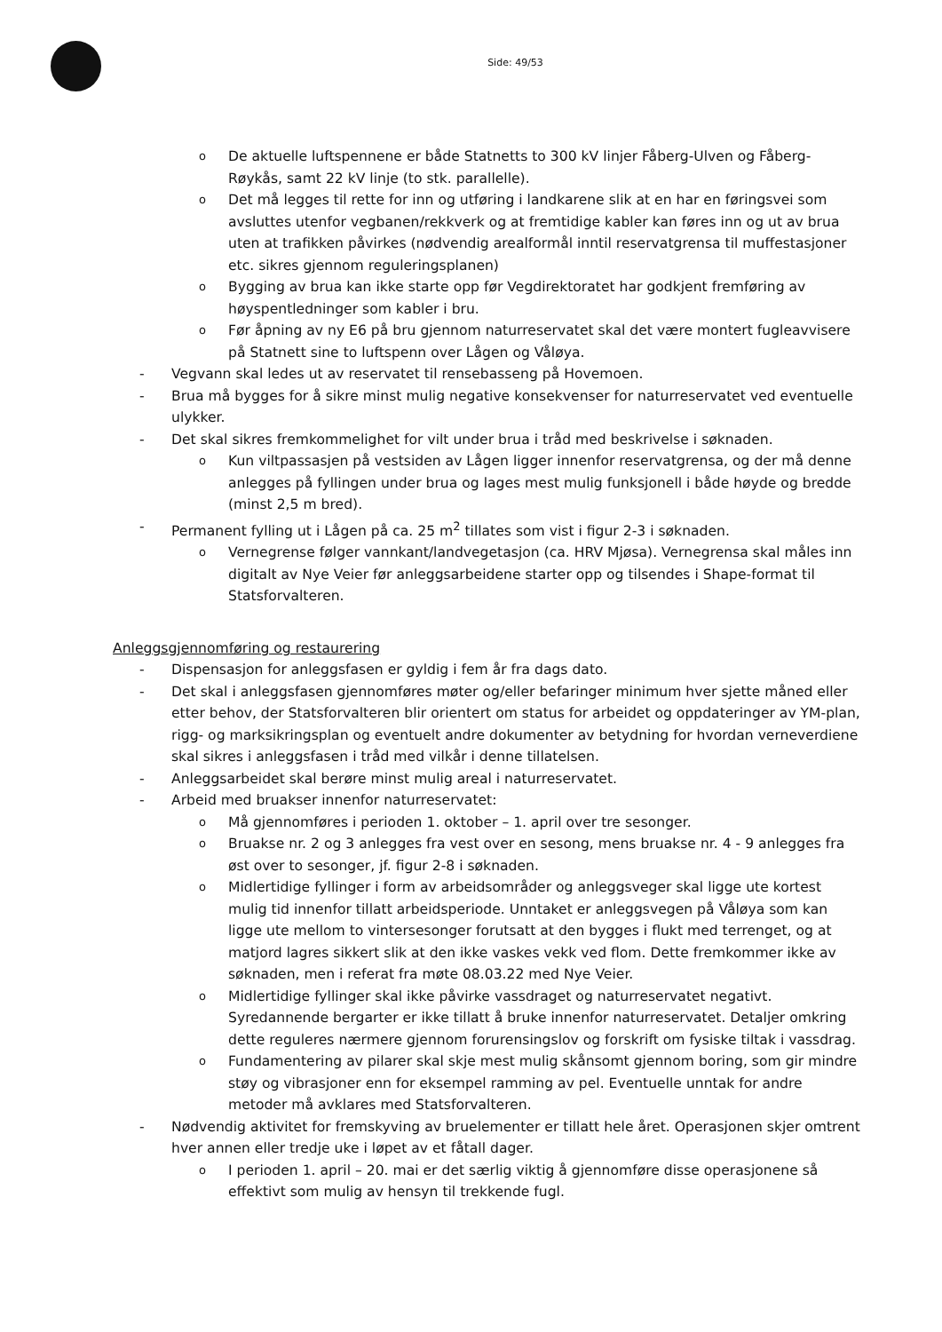Side: 49/53
o De aktuelle luftspennene er både Statnetts to 300 kV linjer Fåberg-Ulven og Fåberg-Røykås, samt 22 kV linje (to stk. parallelle).
o Det må legges til rette for inn og utføring i landkarene slik at en har en føringsvei som avsluttes utenfor vegbanen/rekkverk og at fremtidige kabler kan føres inn og ut av brua uten at trafikken påvirkes (nødvendig arealformål inntil reservatgrensa til muffestasjoner etc. sikres gjennom reguleringsplanen)
o Bygging av brua kan ikke starte opp før Vegdirektoratet har godkjent fremføring av høyspentledninger som kabler i bru.
o Før åpning av ny E6 på bru gjennom naturreservatet skal det være montert fugleavvisere på Statnett sine to luftspenn over Lågen og Våløya.
- Vegvann skal ledes ut av reservatet til rensebasseng på Hovemoen.
- Brua må bygges for å sikre minst mulig negative konsekvenser for naturreservatet ved eventuelle ulykker.
- Det skal sikres fremkommelighet for vilt under brua i tråd med beskrivelse i søknaden.
o Kun viltpassasjen på vestsiden av Lågen ligger innenfor reservatgrensa, og der må denne anlegges på fyllingen under brua og lages mest mulig funksjonell i både høyde og bredde (minst 2,5 m bred).
- Permanent fylling ut i Lågen på ca. 25 m<sup>2</sup> tillates som vist i figur 2-3 i søknaden.
o Vernegrense følger vannkant/landvegetasjon (ca. HRV Mjøsa). Vernegrensa skal måles inn digitalt av Nye Veier før anleggsarbeidene starter opp og tilsendes i Shape-format til Statsforvalteren.
Anleggsgjennomføring og restaurering
- Dispensasjon for anleggsfasen er gyldig i fem år fra dags dato.
- Det skal i anleggsfasen gjennomføres møter og/eller befaringer minimum hver sjette måned eller etter behov, der Statsforvalteren blir orientert om status for arbeidet og oppdateringer av YM-plan, rigg- og marksikringsplan og eventuelt andre dokumenter av betydning for hvordan verneverdiene skal sikres i anleggsfasen i tråd med vilkår i denne tillatelsen.
- Anleggsarbeidet skal berøre minst mulig areal i naturreservatet.
- Arbeid med bruakser innenfor naturreservatet:
o Må gjennomføres i perioden 1. oktober – 1. april over tre sesonger.
o Bruakse nr. 2 og 3 anlegges fra vest over en sesong, mens bruakse nr. 4 - 9 anlegges fra øst over to sesonger, jf. figur 2-8 i søknaden.
o Midlertidige fyllinger i form av arbeidsområder og anleggsveger skal ligge ute kortest mulig tid innenfor tillatt arbeidsperiode. Unntaket er anleggsvegen på Våløya som kan ligge ute mellom to vintersesonger forutsatt at den bygges i flukt med terrenget, og at matjord lagres sikkert slik at den ikke vaskes vekk ved flom. Dette fremkommer ikke av søknaden, men i referat fra møte 08.03.22 med Nye Veier.
o Midlertidige fyllinger skal ikke påvirke vassdraget og naturreservatet negativt. Syredannende bergarter er ikke tillatt å bruke innenfor naturreservatet. Detaljer omkring dette reguleres nærmere gjennom forurensingslov og forskrift om fysiske tiltak i vassdrag.
o Fundamentering av pilarer skal skje mest mulig skånsomt gjennom boring, som gir mindre støy og vibrasjoner enn for eksempel ramming av pel. Eventuelle unntak for andre metoder må avklares med Statsforvalteren.
- Nødvendig aktivitet for fremskyving av bruelementer er tillatt hele året. Operasjonen skjer omtrent hver annen eller tredje uke i løpet av et fåtall dager.
o I perioden 1. april – 20. mai er det særlig viktig å gjennomføre disse operasjonene så effektivt som mulig av hensyn til trekkende fugl.